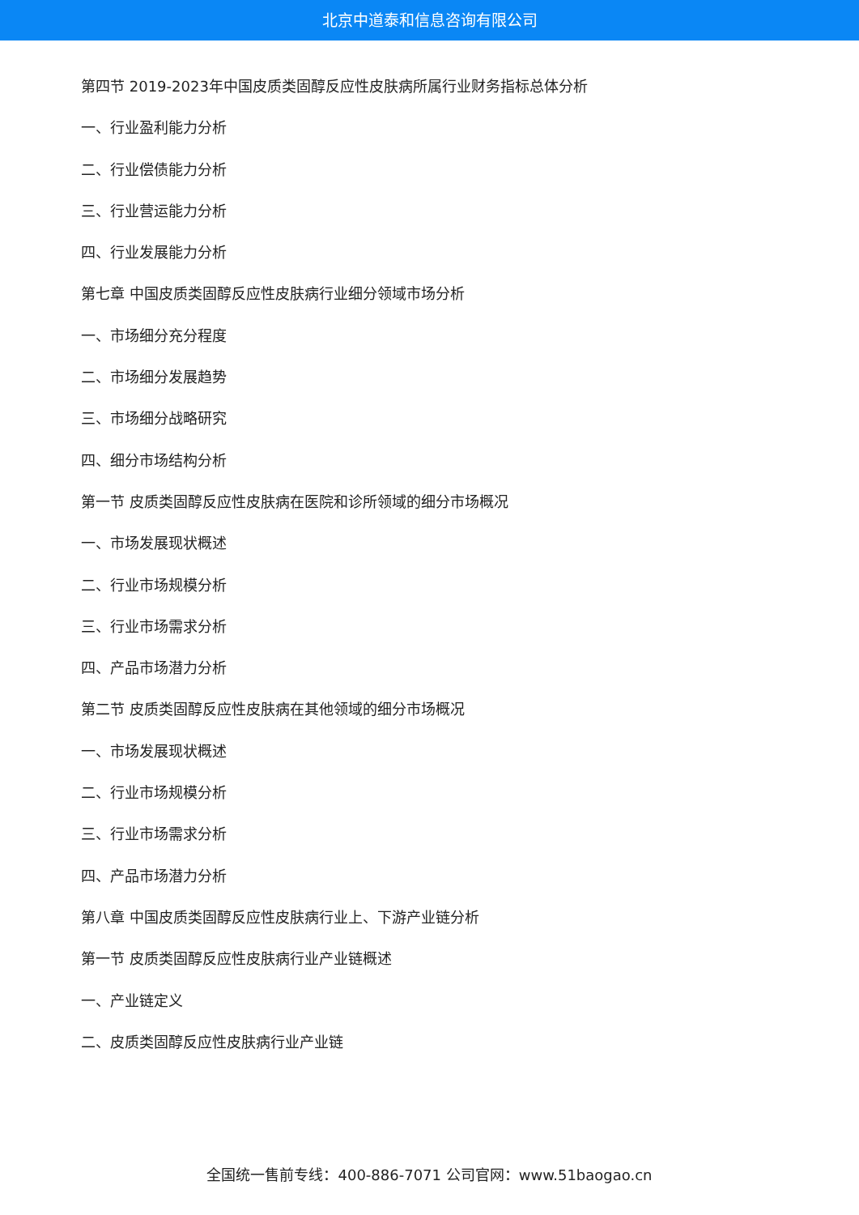北京中道泰和信息咨询有限公司
第四节 2019-2023年中国皮质类固醇反应性皮肤病所属行业财务指标总体分析
一、行业盈利能力分析
二、行业偿债能力分析
三、行业营运能力分析
四、行业发展能力分析
第七章 中国皮质类固醇反应性皮肤病行业细分领域市场分析
一、市场细分充分程度
二、市场细分发展趋势
三、市场细分战略研究
四、细分市场结构分析
第一节 皮质类固醇反应性皮肤病在医院和诊所领域的细分市场概况
一、市场发展现状概述
二、行业市场规模分析
三、行业市场需求分析
四、产品市场潜力分析
第二节 皮质类固醇反应性皮肤病在其他领域的细分市场概况
一、市场发展现状概述
二、行业市场规模分析
三、行业市场需求分析
四、产品市场潜力分析
第八章 中国皮质类固醇反应性皮肤病行业上、下游产业链分析
第一节 皮质类固醇反应性皮肤病行业产业链概述
一、产业链定义
二、皮质类固醇反应性皮肤病行业产业链
全国统一售前专线：400-886-7071 公司官网：www.51baogao.cn